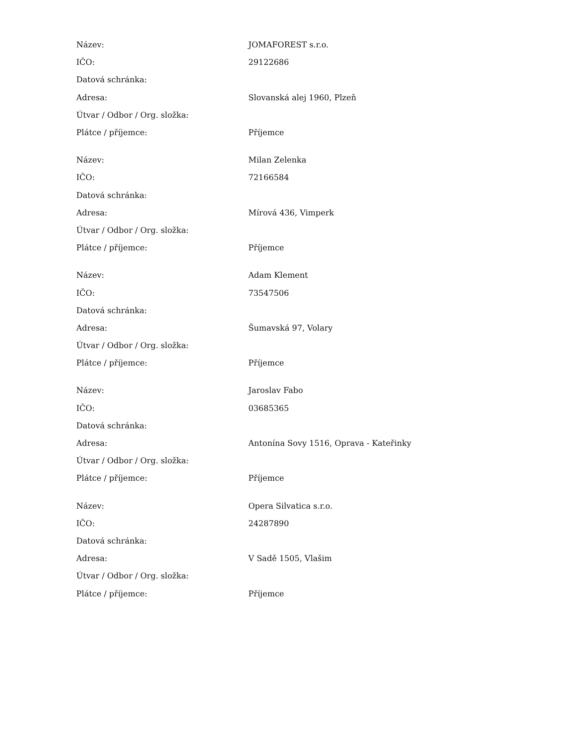| Název: | JOMAFOREST s.r.o. |
| IČO: | 29122686 |
| Datová schránka: | |
| Adresa: | Slovanská alej 1960, Plzeň |
| Útvar / Odbor / Org. složka: | |
| Plátce / příjemce: | Příjemce |
| Název: | Milan Zelenka |
| IČO: | 72166584 |
| Datová schránka: | |
| Adresa: | Mírová 436, Vimperk |
| Útvar / Odbor / Org. složka: | |
| Plátce / příjemce: | Příjemce |
| Název: | Adam Klement |
| IČO: | 73547506 |
| Datová schránka: | |
| Adresa: | Šumavská 97, Volary |
| Útvar / Odbor / Org. složka: | |
| Plátce / příjemce: | Příjemce |
| Název: | Jaroslav Fabo |
| IČO: | 03685365 |
| Datová schránka: | |
| Adresa: | Antonína Sovy 1516, Oprava - Kateřinky |
| Útvar / Odbor / Org. složka: | |
| Plátce / příjemce: | Příjemce |
| Název: | Opera Silvatica s.r.o. |
| IČO: | 24287890 |
| Datová schránka: | |
| Adresa: | V Sadě 1505, Vlašim |
| Útvar / Odbor / Org. složka: | |
| Plátce / příjemce: | Příjemce |